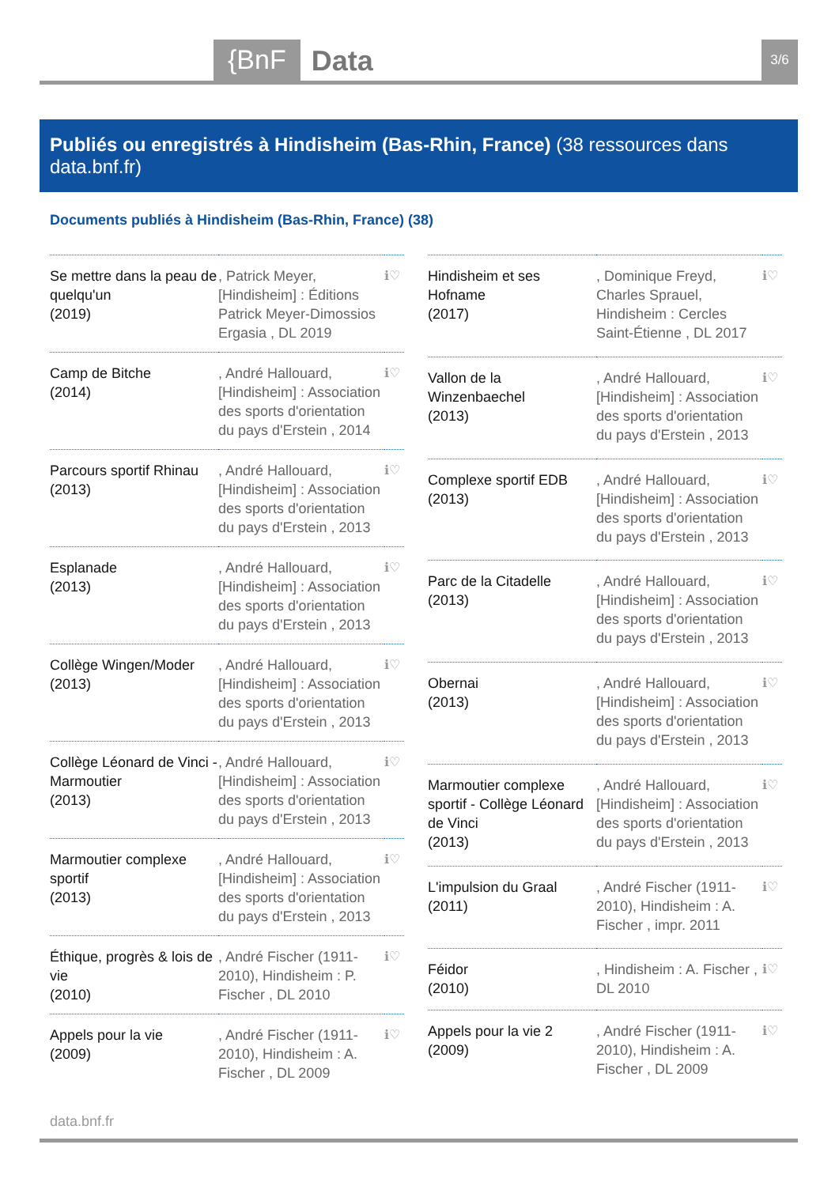{BnF Data 3/6
Publiés ou enregistrés à Hindisheim (Bas-Rhin, France) (38 ressources dans data.bnf.fr)
Documents publiés à Hindisheim (Bas-Rhin, France) (38)
| Se mettre dans la peau de quelqu'un (2019) | , Patrick Meyer, [Hindisheim] : Éditions Patrick Meyer-Dimossios Ergasia , DL 2019 | ℹ♡ |
| Camp de Bitche (2014) | , André Hallouard, [Hindisheim] : Association des sports d'orientation du pays d'Erstein , 2014 | ℹ♡ |
| Parcours sportif Rhinau (2013) | , André Hallouard, [Hindisheim] : Association des sports d'orientation du pays d'Erstein , 2013 | ℹ♡ |
| Esplanade (2013) | , André Hallouard, [Hindisheim] : Association des sports d'orientation du pays d'Erstein , 2013 | ℹ♡ |
| Collège Wingen/Moder (2013) | , André Hallouard, [Hindisheim] : Association des sports d'orientation du pays d'Erstein , 2013 | ℹ♡ |
| Collège Léonard de Vinci - Marmoutier (2013) | , André Hallouard, [Hindisheim] : Association des sports d'orientation du pays d'Erstein , 2013 | ℹ♡ |
| Marmoutier complexe sportif (2013) | , André Hallouard, [Hindisheim] : Association des sports d'orientation du pays d'Erstein , 2013 | ℹ♡ |
| Éthique, progrès & lois de vie (2010) | , André Fischer (1911-2010), Hindisheim : P. Fischer , DL 2010 | ℹ♡ |
| Appels pour la vie (2009) | , André Fischer (1911-2010), Hindisheim : A. Fischer , DL 2009 | ℹ♡ |
| Hindisheim et ses Hofname (2017) | , Dominique Freyd, Charles Sprauel, Hindisheim : Cercles Saint-Étienne , DL 2017 | ℹ♡ |
| Vallon de la Winzenbaechel (2013) | , André Hallouard, [Hindisheim] : Association des sports d'orientation du pays d'Erstein , 2013 | ℹ♡ |
| Complexe sportif EDB (2013) | , André Hallouard, [Hindisheim] : Association des sports d'orientation du pays d'Erstein , 2013 | ℹ♡ |
| Parc de la Citadelle (2013) | , André Hallouard, [Hindisheim] : Association des sports d'orientation du pays d'Erstein , 2013 | ℹ♡ |
| Obernai (2013) | , André Hallouard, [Hindisheim] : Association des sports d'orientation du pays d'Erstein , 2013 | ℹ♡ |
| Marmoutier complexe sportif - Collège Léonard de Vinci (2013) | , André Hallouard, [Hindisheim] : Association des sports d'orientation du pays d'Erstein , 2013 | ℹ♡ |
| L'impulsion du Graal (2011) | , André Fischer (1911-2010), Hindisheim : A. Fischer , impr. 2011 | ℹ♡ |
| Féidor (2010) | , Hindisheim : A. Fischer , DL 2010 | ℹ♡ |
| Appels pour la vie 2 (2009) | , André Fischer (1911-2010), Hindisheim : A. Fischer , DL 2009 | ℹ♡ |
data.bnf.fr